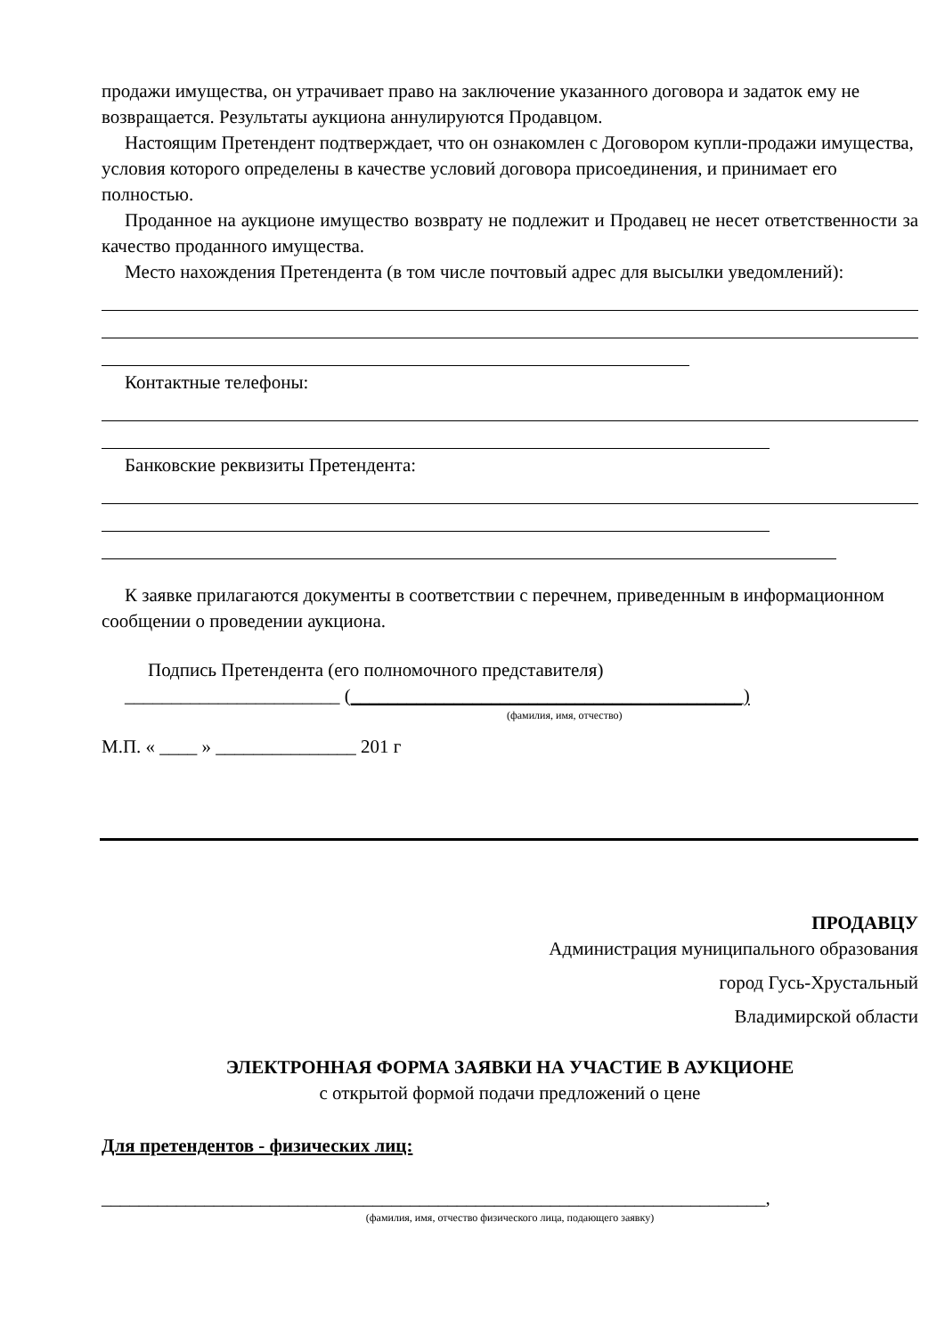продажи имущества, он утрачивает право на заключение указанного договора и задаток ему не возвращается. Результаты аукциона аннулируются Продавцом.
Настоящим Претендент подтверждает, что он ознакомлен с Договором купли-продажи имущества, условия которого определены в качестве условий договора присоединения, и принимает его полностью.
Проданное на аукционе имущество возврату не подлежит и Продавец не несет ответственности за качество проданного имущества.
Место нахождения Претендента (в том числе почтовый адрес для высылки уведомлений):
Контактные телефоны:
Банковские реквизиты Претендента:
К заявке прилагаются документы в соответствии с перечнем, приведенным в информационном сообщении о проведении аукциона.
Подпись Претендента (его полномочного представителя)
_______________________ (__________________________________________)
(фамилия, имя, отчество)
М.П. « ____ » _______________ 201 г
ПРОДАВЦУ
Администрация муниципального образования
город Гусь-Хрустальный
Владимирской области
ЭЛЕКТРОННАЯ ФОРМА ЗАЯВКИ НА УЧАСТИЕ В АУКЦИОНЕ
с открытой формой подачи предложений о цене
Для претендентов - физических лиц:
_______________________________________________________________________,
(фамилия, имя, отчество физического лица, подающего заявку)